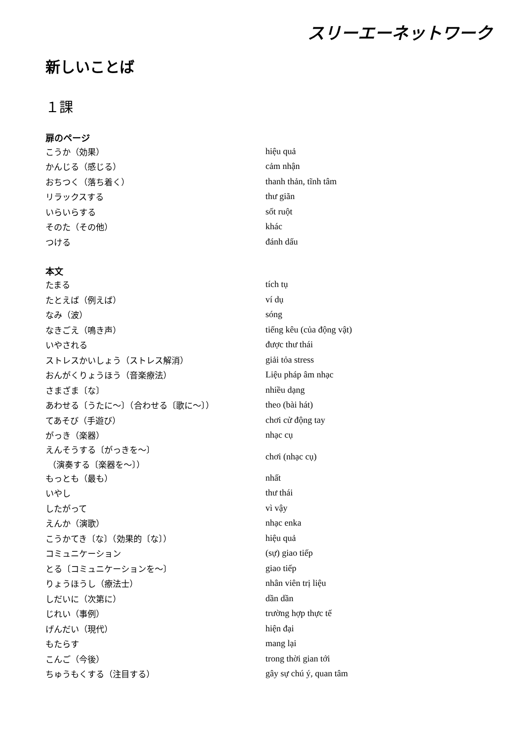スリーエーネットワーク
新しいことば
１課
扉のページ
| こうか（効果） | hiệu quả |
| かんじる（感じる） | cảm nhận |
| おちつく（落ち着く） | thanh thản, tĩnh tâm |
| リラックスする | thư giãn |
| いらいらする | sốt ruột |
| そのた（その他） | khác |
| つける | đánh dấu |
本文
| たまる | tích tụ |
| たとえば（例えば） | ví dụ |
| なみ（波） | sóng |
| なきごえ（鳴き声） | tiếng kêu (của động vật) |
| いやされる | được thư thái |
| ストレスかいしょう（ストレス解消） | giải tỏa stress |
| おんがくりょうほう（音楽療法） | Liệu pháp âm nhạc |
| さまざま〔な〕 | nhiều dạng |
| あわせる〔うたに～〕（合わせる〔歌に～〕） | theo (bài hát) |
| てあそび（手遊び） | chơi cử động tay |
| がっき（楽器） | nhạc cụ |
| えんそうする〔がっきを～〕 （演奏する〔楽器を～〕） | chơi (nhạc cụ) |
| もっとも（最も） | nhất |
| いやし | thư thái |
| したがって | vì vậy |
| えんか（演歌） | nhạc enka |
| こうかてき〔な〕（効果的〔な〕） | hiệu quả |
| コミュニケーション | (sự) giao tiếp |
| とる〔コミュニケーションを～〕 | giao tiếp |
| りょうほうし（療法士） | nhân viên trị liệu |
| しだいに（次第に） | dần dần |
| じれい（事例） | trường hợp thực tế |
| げんだい（現代） | hiện đại |
| もたらす | mang lại |
| こんご（今後） | trong thời gian tới |
| ちゅうもくする（注目する） | gây sự chú ý, quan tâm |